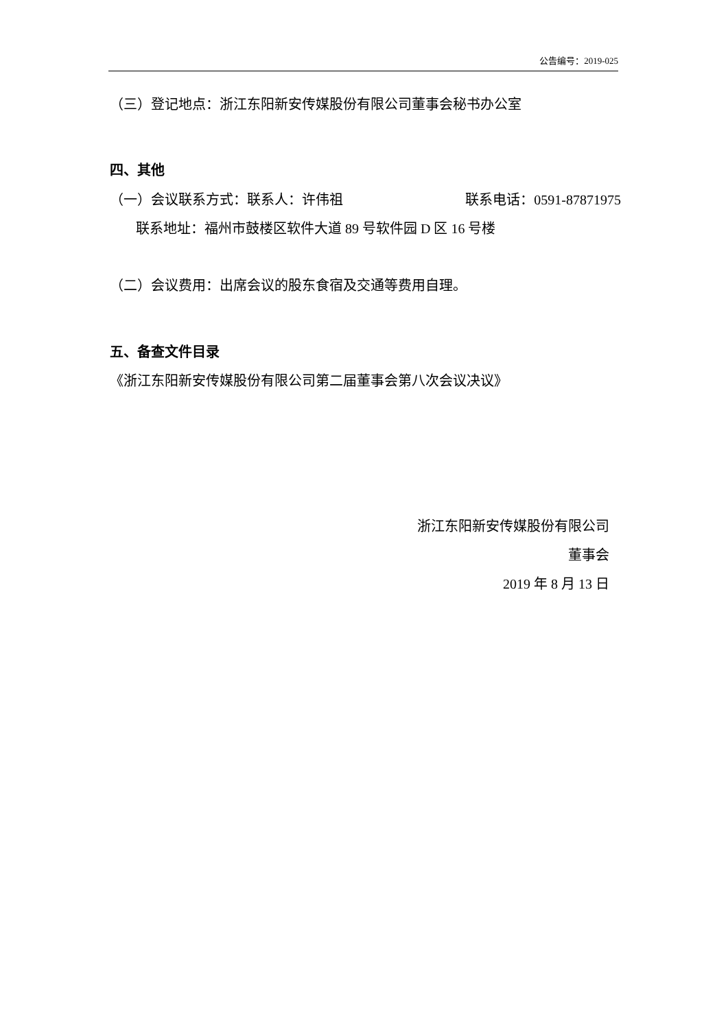公告编号：2019-025
（三）登记地点：浙江东阳新安传媒股份有限公司董事会秘书办公室
四、其他
（一）会议联系方式：联系人：许伟祖 联系电话：0591-87871975
联系地址：福州市鼓楼区软件大道 89 号软件园 D 区 16 号楼
（二）会议费用：出席会议的股东食宿及交通等费用自理。
五、备查文件目录
《浙江东阳新安传媒股份有限公司第二届董事会第八次会议决议》
浙江东阳新安传媒股份有限公司
董事会
2019 年 8 月 13 日